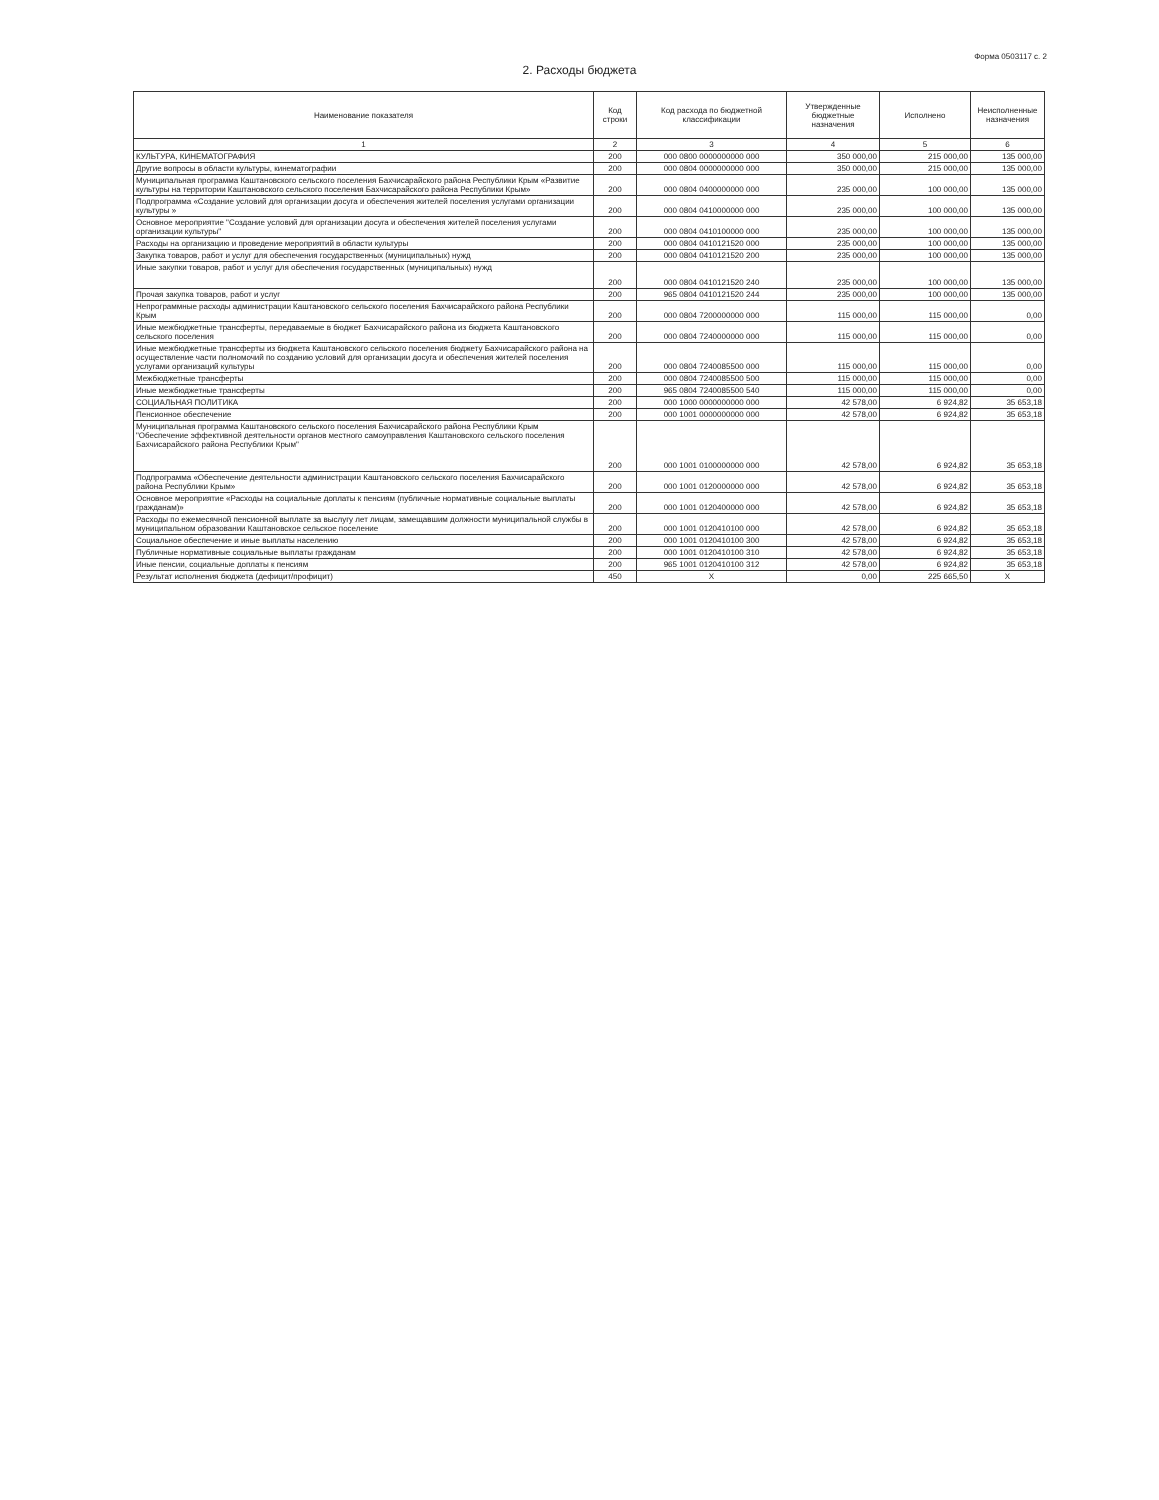Форма 0503117 с. 2
2. Расходы бюджета
| Наименование показателя | Код строки | Код расхода по бюджетной классификации | Утвержденные бюджетные назначения | Исполнено | Неисполненные назначения |
| --- | --- | --- | --- | --- | --- |
| 1 | 2 | 3 | 4 | 5 | 6 |
| КУЛЬТУРА, КИНЕМАТОГРАФИЯ | 200 | 000 0800 0000000000 000 | 350 000,00 | 215 000,00 | 135 000,00 |
| Другие вопросы в области культуры, кинематографии | 200 | 000 0804 0000000000 000 | 350 000,00 | 215 000,00 | 135 000,00 |
| Муниципальная программа Каштановского сельского поселения Бахчисарайского района Республики Крым «Развитие культуры на территории Каштановского сельского поселения Бахчисарайского района Республики Крым» | 200 | 000 0804 0400000000 000 | 235 000,00 | 100 000,00 | 135 000,00 |
| Подпрограмма «Создание условий для организации досуга и обеспечения жителей поселения услугами организации культуры » | 200 | 000 0804 0410000000 000 | 235 000,00 | 100 000,00 | 135 000,00 |
| Основное мероприятие "Создание условий для организации досуга и обеспечения жителей поселения услугами организации культуры" | 200 | 000 0804 0410100000 000 | 235 000,00 | 100 000,00 | 135 000,00 |
| Расходы на организацию и проведение мероприятий в области культуры | 200 | 000 0804 0410121520 000 | 235 000,00 | 100 000,00 | 135 000,00 |
| Закупка товаров, работ и услуг для обеспечения государственных (муниципальных) нужд | 200 | 000 0804 0410121520 200 | 235 000,00 | 100 000,00 | 135 000,00 |
| Иные закупки товаров, работ и услуг для обеспечения государственных (муниципальных) нужд | 200 | 000 0804 0410121520 240 | 235 000,00 | 100 000,00 | 135 000,00 |
| Прочая закупка товаров, работ и услуг | 200 | 965 0804 0410121520 244 | 235 000,00 | 100 000,00 | 135 000,00 |
| Непрограммные расходы администрации Каштановского сельского поселения Бахчисарайского района Республики Крым | 200 | 000 0804 7200000000 000 | 115 000,00 | 115 000,00 | 0,00 |
| Иные межбюджетные трансферты, передаваемые в бюджет Бахчисарайского района из бюджета Каштановского сельского поселения | 200 | 000 0804 7240000000 000 | 115 000,00 | 115 000,00 | 0,00 |
| Иные межбюджетные трансферты из бюджета Каштановского сельского поселения бюджету Бахчисарайского района на осуществление части полномочий по созданию условий для организации досуга и обеспечения жителей поселения услугами организаций культуры | 200 | 000 0804 7240085500 000 | 115 000,00 | 115 000,00 | 0,00 |
| Межбюджетные трансферты | 200 | 000 0804 7240085500 500 | 115 000,00 | 115 000,00 | 0,00 |
| Иные межбюджетные трансферты | 200 | 965 0804 7240085500 540 | 115 000,00 | 115 000,00 | 0,00 |
| СОЦИАЛЬНАЯ ПОЛИТИКА | 200 | 000 1000 0000000000 000 | 42 578,00 | 6 924,82 | 35 653,18 |
| Пенсионное обеспечение | 200 | 000 1001 0000000000 000 | 42 578,00 | 6 924,82 | 35 653,18 |
| Муниципальная программа Каштановского сельского поселения Бахчисарайского района Республики Крым "Обеспечение эффективной деятельности органов местного самоуправления Каштановского сельского поселения Бахчисарайского района Республики Крым" | 200 | 000 1001 0100000000 000 | 42 578,00 | 6 924,82 | 35 653,18 |
| Подпрограмма «Обеспечение деятельности администрации Каштановского сельского поселения Бахчисарайского района Республики Крым» | 200 | 000 1001 0120000000 000 | 42 578,00 | 6 924,82 | 35 653,18 |
| Основное мероприятие «Расходы на социальные доплаты к пенсиям (публичные нормативные социальные выплаты гражданам)» | 200 | 000 1001 0120400000 000 | 42 578,00 | 6 924,82 | 35 653,18 |
| Расходы по ежемесячной пенсионной выплате за выслугу лет лицам, замещавшим должности муниципальной службы в муниципальном образовании Каштановское сельское поселение | 200 | 000 1001 0120410100 000 | 42 578,00 | 6 924,82 | 35 653,18 |
| Социальное обеспечение и иные выплаты населению | 200 | 000 1001 0120410100 300 | 42 578,00 | 6 924,82 | 35 653,18 |
| Публичные нормативные социальные выплаты гражданам | 200 | 000 1001 0120410100 310 | 42 578,00 | 6 924,82 | 35 653,18 |
| Иные пенсии, социальные доплаты к пенсиям | 200 | 965 1001 0120410100 312 | 42 578,00 | 6 924,82 | 35 653,18 |
| Результат исполнения бюджета (дефицит/профицит) | 450 | X | 0,00 | 225 665,50 | X |